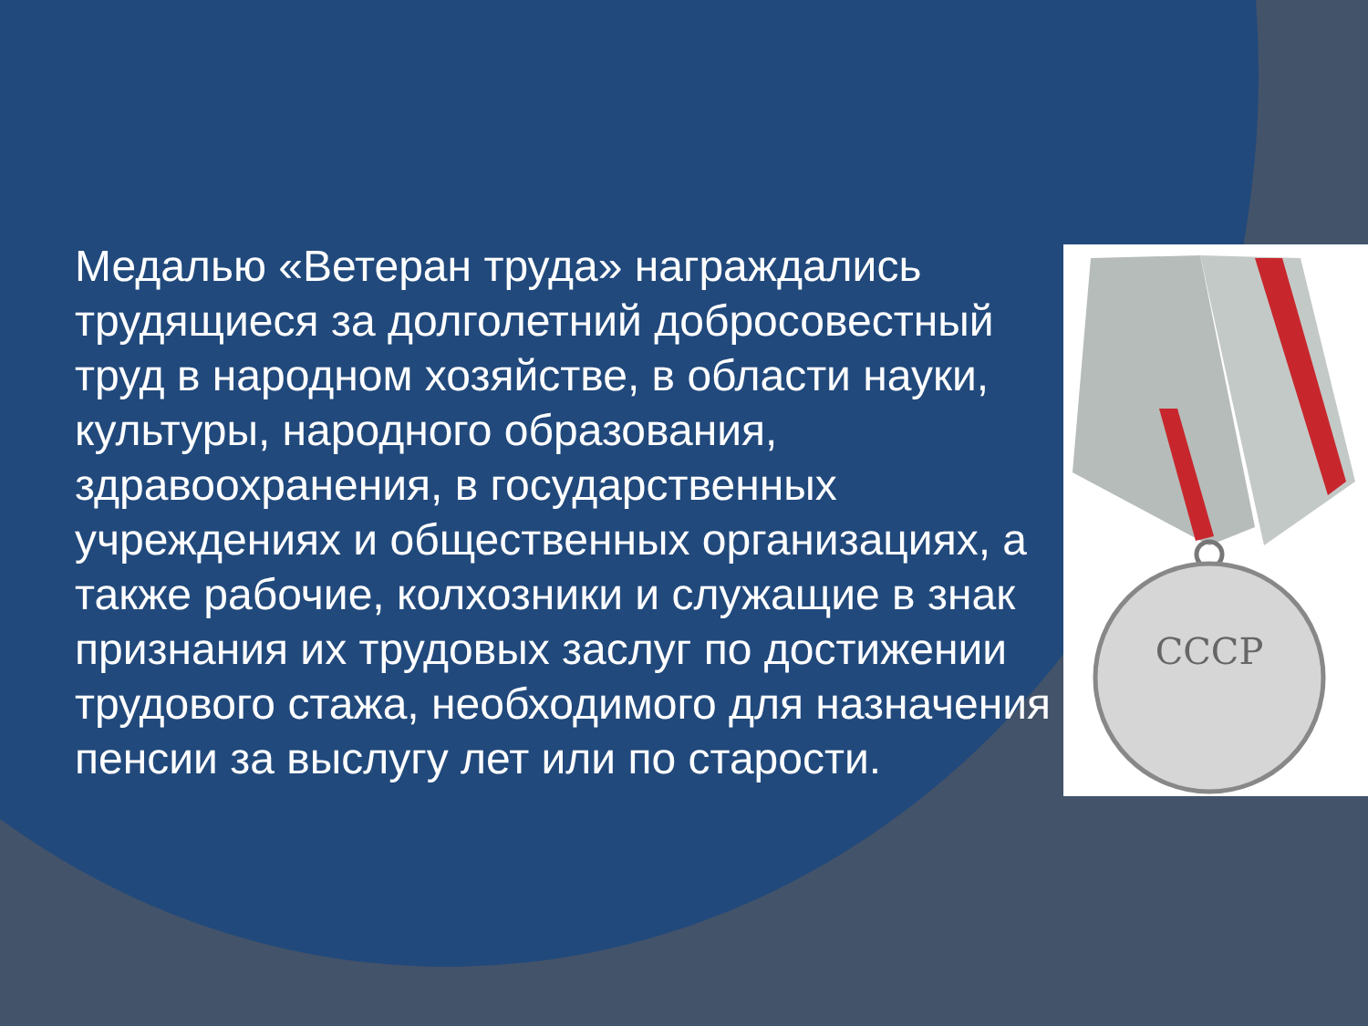Медалью «Ветеран труда» награждались трудящиеся за долголетний добросовестный труд в народном хозяйстве, в области науки, культуры, народного образования, здравоохранения, в государственных учреждениях и общественных организациях, а также рабочие, колхозники и служащие в знак признания их трудовых заслуг по достижении трудового стажа, необходимого для назначения пенсии за выслугу лет или по старости.
СССР